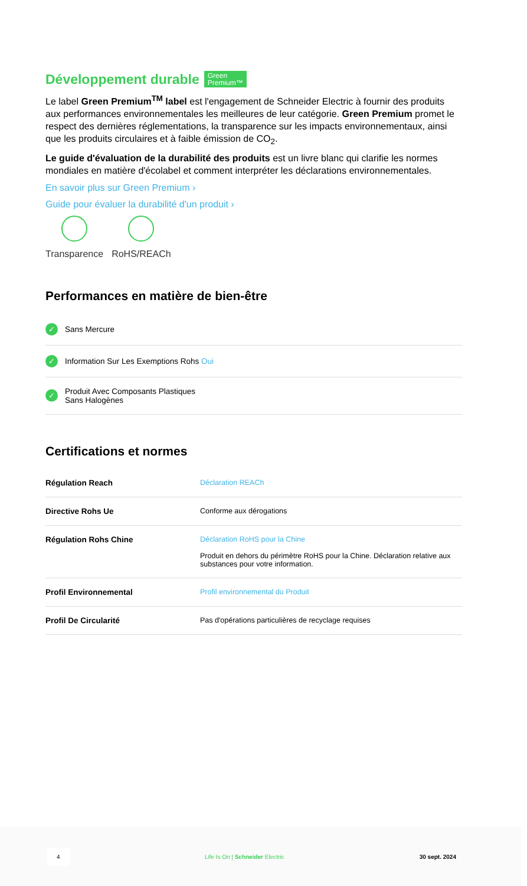Développement durable Green
Premium™
Le label Green Premium<sup>TM</sup> label est l'engagement de Schneider Electric à fournir des produits aux performances environnementales les meilleures de leur catégorie. Green Premium promet le respect des dernières réglementations, la transparence sur les impacts environnementaux, ainsi que les produits circulaires et à faible émission de CO<sub>2</sub>.
Le guide d'évaluation de la durabilité des produits est un livre blanc qui clarifie les normes mondiales en matière d'écolabel et comment interpréter les déclarations environnementales.
En savoir plus sur Green Premium ›
Guide pour évaluer la durabilité d'un produit ›
Transparence RoHS/REACh
Performances en matière de bien-être
✓ Sans Mercure
✓ Information Sur Les Exemptions Rohs Oui
✓ Produit Avec Composants Plastiques
Sans Halogènes
Certifications et normes
| Régulation Reach | Déclaration REACh |
| Directive Rohs Ue | Conforme aux dérogations |
| Régulation Rohs Chine | Déclaration RoHS pour la Chine Produit en dehors du périmètre RoHS pour la Chine. Déclaration relative aux substances pour votre information. |
| Profil Environnemental | Profil environnemental du Produit |
| Profil De Circularité | Pas d'opérations particulières de recyclage requises |
4 Life Is On | Schneider Electric 30 sept. 2024